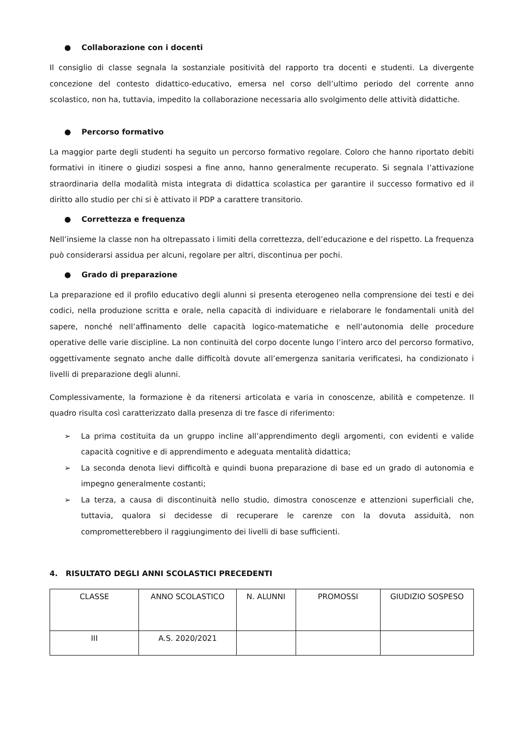● Collaborazione con i docenti
Il consiglio di classe segnala la sostanziale positività del rapporto tra docenti e studenti. La divergente concezione del contesto didattico-educativo, emersa nel corso dell’ultimo periodo del corrente anno scolastico, non ha, tuttavia, impedito la collaborazione necessaria allo svolgimento delle attività didattiche.
● Percorso formativo
La maggior parte degli studenti ha seguito un percorso formativo regolare. Coloro che hanno riportato debiti formativi in itinere o giudizi sospesi a fine anno, hanno generalmente recuperato. Si segnala l’attivazione straordinaria della modalità mista integrata di didattica scolastica per garantire il successo formativo ed il diritto allo studio per chi si è attivato il PDP a carattere transitorio.
● Correttezza e frequenza
Nell’insieme la classe non ha oltrepassato i limiti della correttezza, dell’educazione e del rispetto. La frequenza può considerarsi assidua per alcuni, regolare per altri, discontinua per pochi.
● Grado di preparazione
La preparazione ed il profilo educativo degli alunni si presenta eterogeneo nella comprensione dei testi e dei codici, nella produzione scritta e orale, nella capacità di individuare e rielaborare le fondamentali unità del sapere, nonché nell’affinamento delle capacità logico-matematiche e nell’autonomia delle procedure operative delle varie discipline. La non continuità del corpo docente lungo l’intero arco del percorso formativo, oggettivamente segnato anche dalle difficoltà dovute all’emergenza sanitaria verificatesi, ha condizionato i livelli di preparazione degli alunni.
Complessivamente, la formazione è da ritenersi articolata e varia in conoscenze, abilità e competenze. Il quadro risulta così caratterizzato dalla presenza di tre fasce di riferimento:
➢ La prima costituita da un gruppo incline all’apprendimento degli argomenti, con evidenti e valide capacità cognitive e di apprendimento e adeguata mentalità didattica;
➢ La seconda denota lievi difficoltà e quindi buona preparazione di base ed un grado di autonomia e impegno generalmente costanti;
➢ La terza, a causa di discontinuità nello studio, dimostra conoscenze e attenzioni superficiali che, tuttavia, qualora si decidesse di recuperare le carenze con la dovuta assiduità, non comprometterebbero il raggiungimento dei livelli di base sufficienti.
4. RISULTATO DEGLI ANNI SCOLASTICI PRECEDENTI
| CLASSE | ANNO SCOLASTICO | N. ALUNNI | PROMOSSI | GIUDIZIO SOSPESO |
| III | A.S. 2020/2021 | | | |